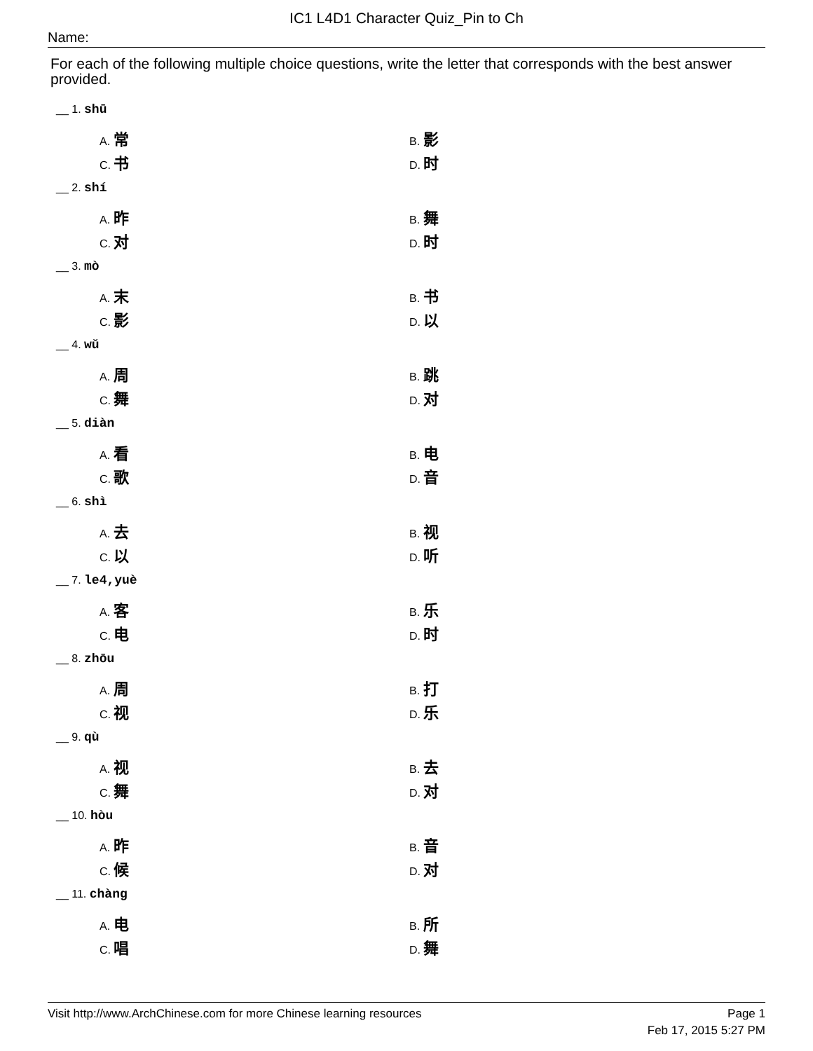IC1 L4D1 Character Quiz_Pin to Ch
Name:
For each of the following multiple choice questions, write the letter that corresponds with the best answer provided.
__ 1. shū
A. 常 B. 影
C. 书 D. 时
__ 2. shí
A. 昨 B. 舞
C. 对 D. 时
__ 3. mò
A. 末 B. 书
C. 影 D. 以
__ 4. wǔ
A. 周 B. 跳
C. 舞 D. 对
__ 5. diàn
A. 看 B. 电
C. 歌 D. 音
__ 6. shì
A. 去 B. 视
C. 以 D. 听
__ 7. le4,yuè
A. 客 B. 乐
C. 电 D. 时
__ 8. zhōu
A. 周 B. 打
C. 视 D. 乐
__ 9. qù
A. 视 B. 去
C. 舞 D. 对
__ 10. hòu
A. 昨 B. 音
C. 候 D. 对
__ 11. chàng
A. 电 B. 所
C. 唱 D. 舞
Visit http://www.ArchChinese.com for more Chinese learning resources Page 1
Feb 17, 2015 5:27 PM